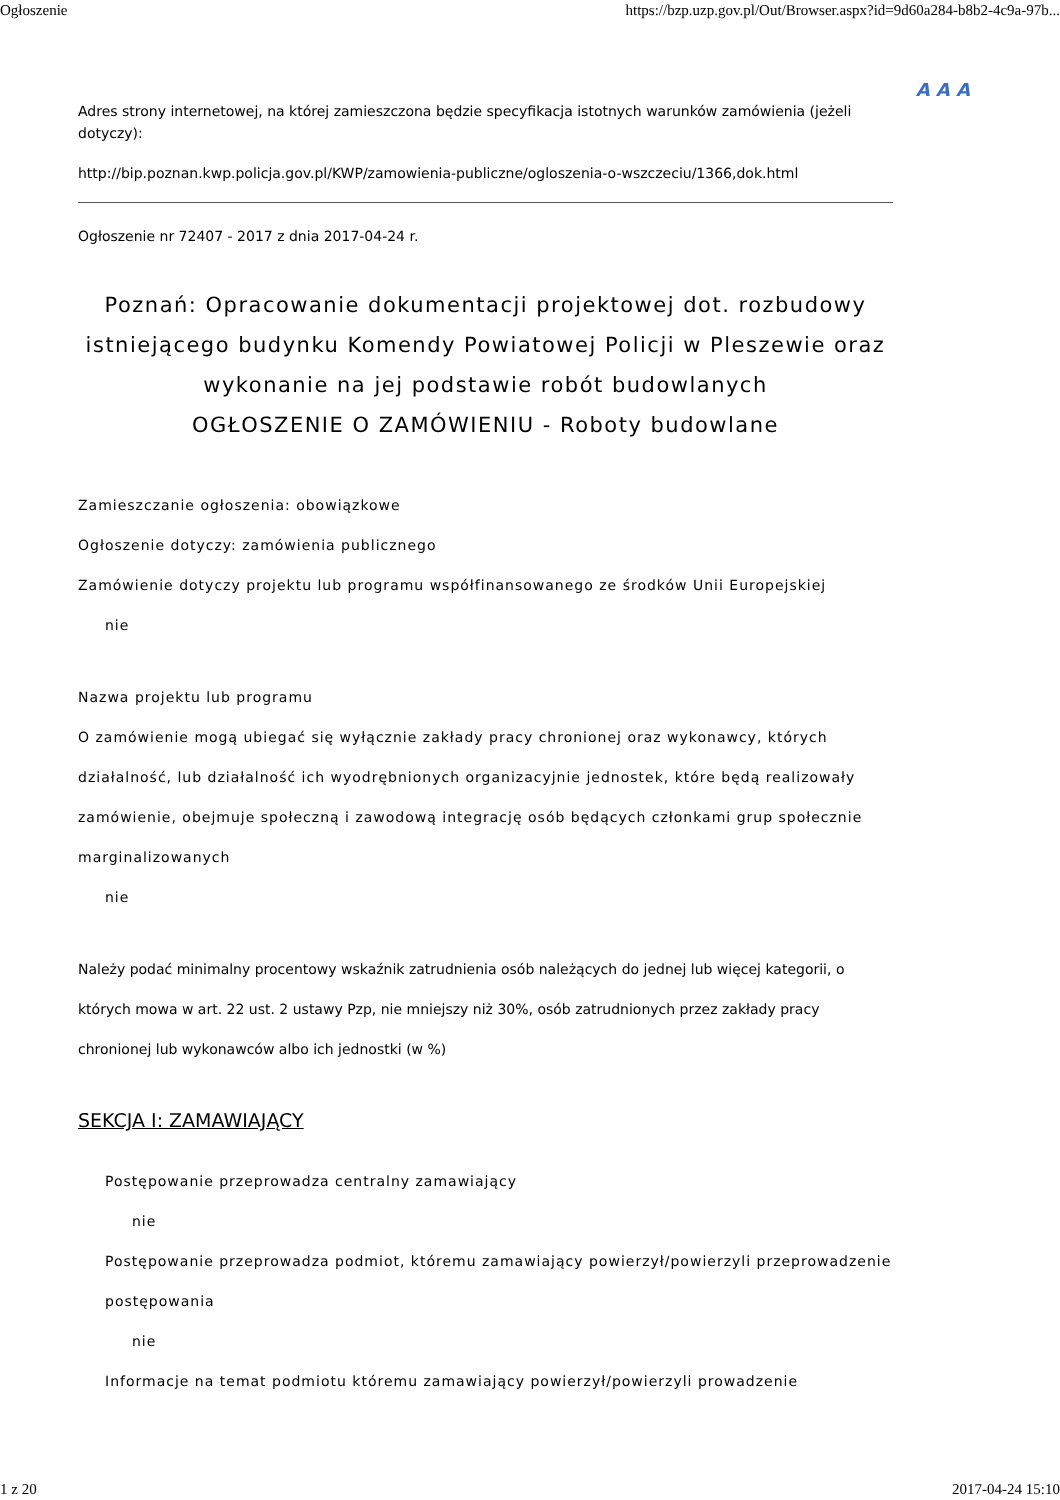Ogłoszenie https://bzp.uzp.gov.pl/Out/Browser.aspx?id=9d60a284-b8b2-4c9a-97b...
A A A
Adres strony internetowej, na której zamieszczona będzie specyfikacja istotnych warunków zamówienia (jeżeli dotyczy):
http://bip.poznan.kwp.policja.gov.pl/KWP/zamowienia-publiczne/ogloszenia-o-wszczeciu/1366,dok.html
Ogłoszenie nr 72407 - 2017 z dnia 2017-04-24 r.
Poznań: Opracowanie dokumentacji projektowej dot. rozbudowy istniejącego budynku Komendy Powiatowej Policji w Pleszewie oraz wykonanie na jej podstawie robót budowlanych
OGŁOSZENIE O ZAMÓWIENIU - Roboty budowlane
Zamieszczanie ogłoszenia: obowiązkowe
Ogłoszenie dotyczy: zamówienia publicznego
Zamówienie dotyczy projektu lub programu współfinansowanego ze środków Unii Europejskiej
nie
Nazwa projektu lub programu
O zamówienie mogą ubiegać się wyłącznie zakłady pracy chronionej oraz wykonawcy, których działalność, lub działalność ich wyodrębnionych organizacyjnie jednostek, które będą realizowały zamówienie, obejmuje społeczną i zawodową integrację osób będących członkami grup społecznie marginalizowanych
nie
Należy podać minimalny procentowy wskaźnik zatrudnienia osób należących do jednej lub więcej kategorii, o których mowa w art. 22 ust. 2 ustawy Pzp, nie mniejszy niż 30%, osób zatrudnionych przez zakłady pracy chronionej lub wykonawców albo ich jednostki (w %)
SEKCJA I: ZAMAWIAJĄCY
Postępowanie przeprowadza centralny zamawiający
nie
Postępowanie przeprowadza podmiot, któremu zamawiający powierzył/powierzyli przeprowadzenie postępowania
nie
Informacje na temat podmiotu któremu zamawiający powierzył/powierzyli prowadzenie
1 z 20 2017-04-24 15:10